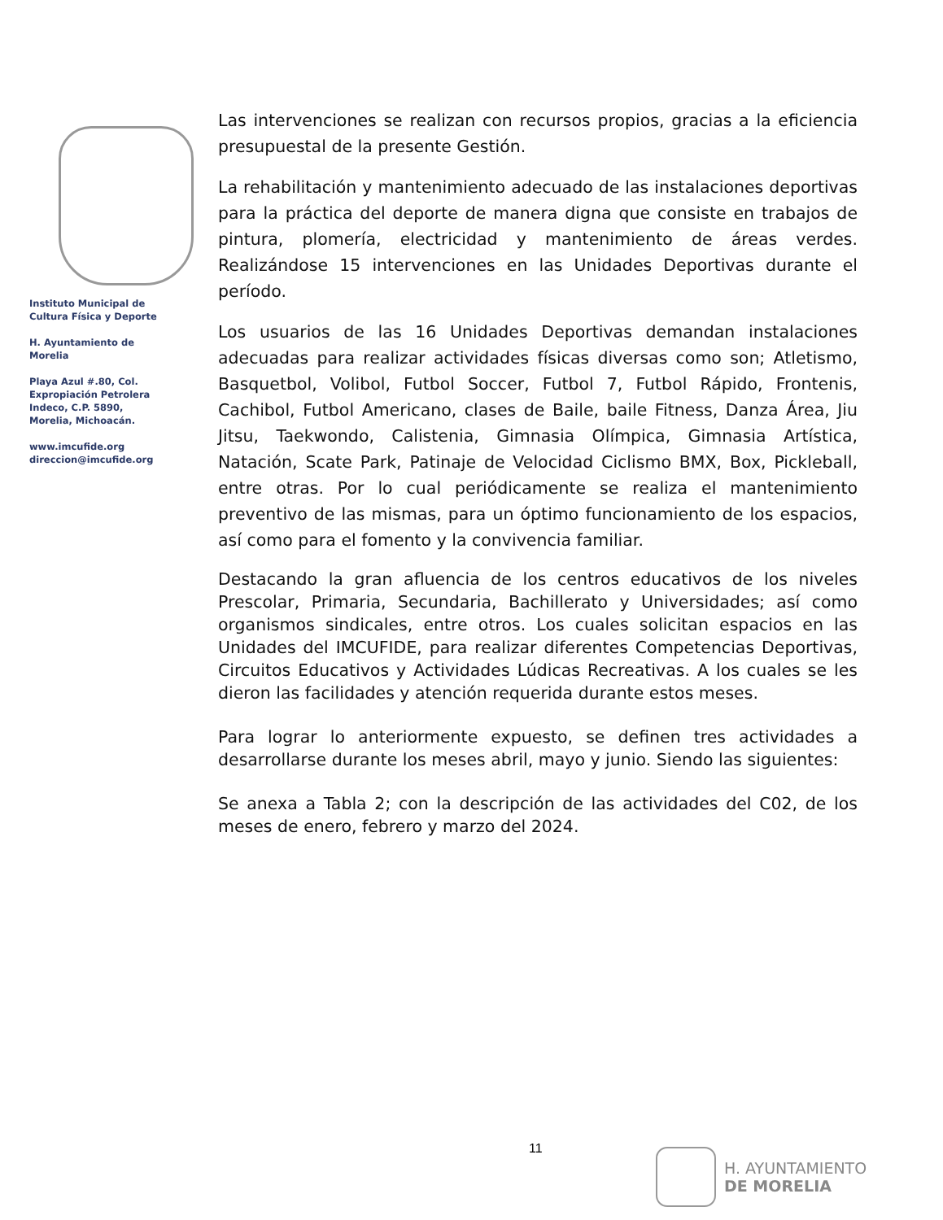Instituto Municipal de
Cultura Física y Deporte
H. Ayuntamiento de
Morelia
Playa Azul #.80, Col.
Expropiación Petrolera
Indeco, C.P. 5890,
Morelia, Michoacán.
www.imcufide.org
direccion@imcufide.org
Las intervenciones se realizan con recursos propios, gracias a la eficiencia presupuestal de la presente Gestión.
La rehabilitación y mantenimiento adecuado de las instalaciones deportivas para la práctica del deporte de manera digna que consiste en trabajos de pintura, plomería, electricidad y mantenimiento de áreas verdes. Realizándose 15 intervenciones en las Unidades Deportivas durante el período.
Los usuarios de las 16 Unidades Deportivas demandan instalaciones adecuadas para realizar actividades físicas diversas como son; Atletismo, Basquetbol, Volibol, Futbol Soccer, Futbol 7, Futbol Rápido, Frontenis, Cachibol, Futbol Americano, clases de Baile, baile Fitness, Danza Área, Jiu Jitsu, Taekwondo, Calistenia, Gimnasia Olímpica, Gimnasia Artística, Natación, Scate Park, Patinaje de Velocidad Ciclismo BMX, Box, Pickleball, entre otras. Por lo cual periódicamente se realiza el mantenimiento preventivo de las mismas, para un óptimo funcionamiento de los espacios, así como para el fomento y la convivencia familiar.
Destacando la gran afluencia de los centros educativos de los niveles Prescolar, Primaria, Secundaria, Bachillerato y Universidades; así como organismos sindicales, entre otros. Los cuales solicitan espacios en las Unidades del IMCUFIDE, para realizar diferentes Competencias Deportivas, Circuitos Educativos y Actividades Lúdicas Recreativas. A los cuales se les dieron las facilidades y atención requerida durante estos meses.
Para lograr lo anteriormente expuesto, se definen tres actividades a desarrollarse durante los meses abril, mayo y junio. Siendo las siguientes:
Se anexa a Tabla 2; con la descripción de las actividades del C02, de los meses de enero, febrero y marzo del 2024.
11
H. AYUNTAMIENTO
DE MORELIA